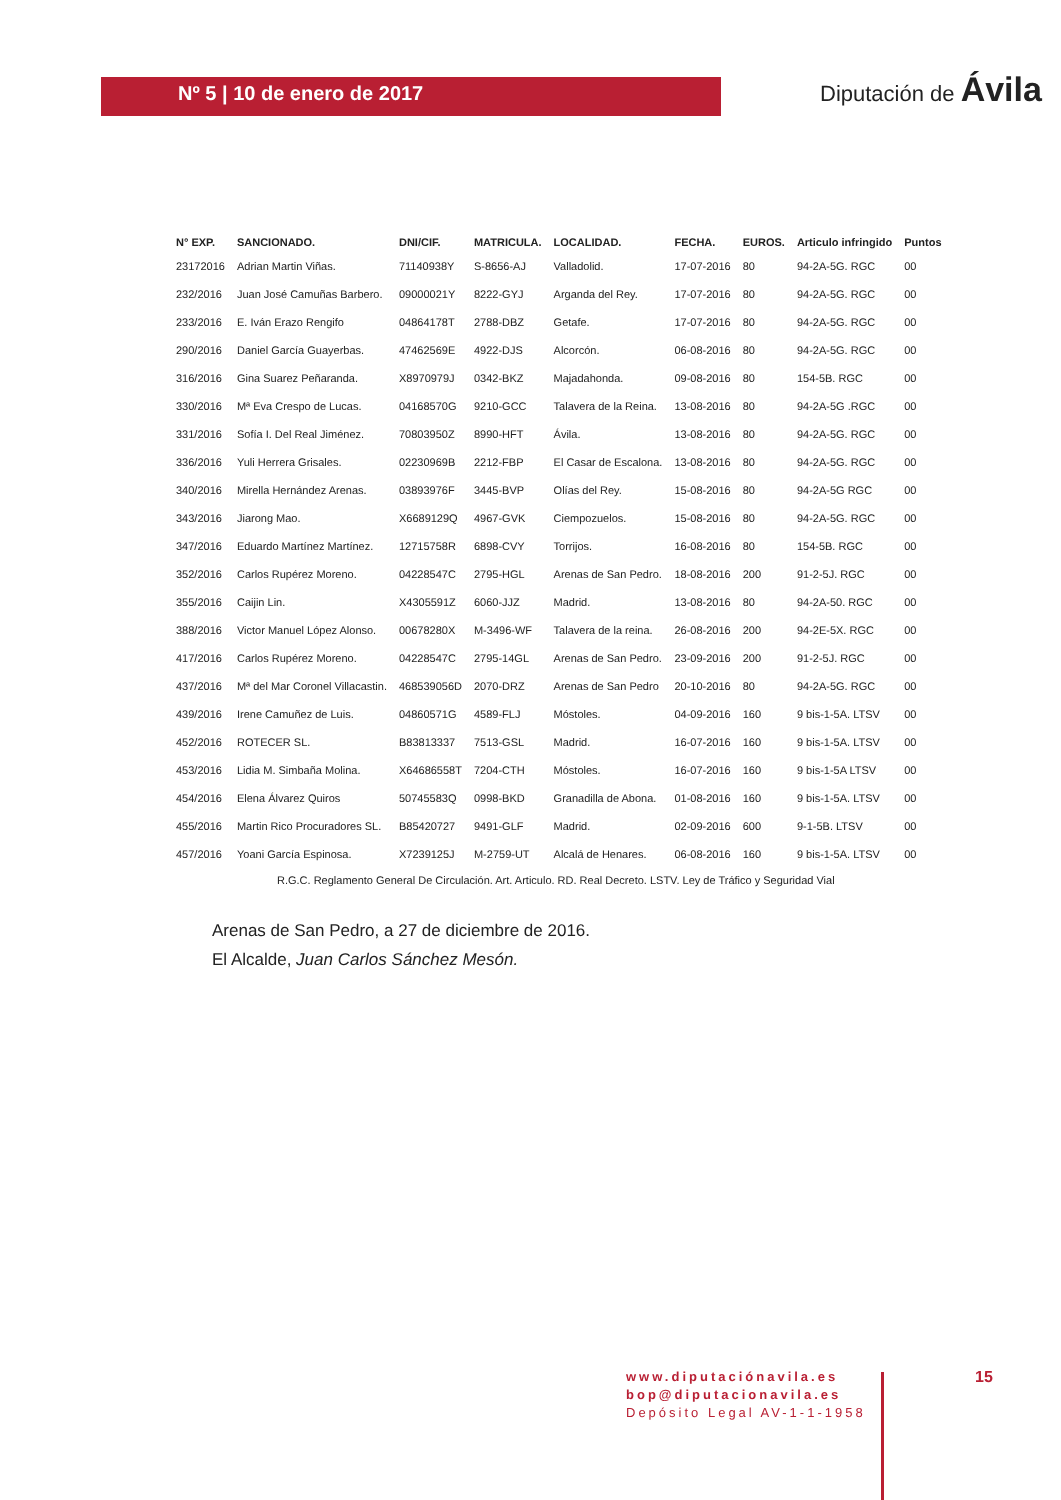Nº 5 | 10 de enero de 2017
Diputación de Ávila
| N° EXP. | SANCIONADO. | DNI/CIF. | MATRICULA. | LOCALIDAD. | FECHA. | EUROS. | Articulo infringido | Puntos |
| --- | --- | --- | --- | --- | --- | --- | --- | --- |
| 23172016 | Adrian Martin Viñas. | 71140938Y | S-8656-AJ | Valladolid. | 17-07-2016 | 80 | 94-2A-5G. RGC | 00 |
| 232/2016 | Juan José Camuñas Barbero. | 09000021Y | 8222-GYJ | Arganda del Rey. | 17-07-2016 | 80 | 94-2A-5G. RGC | 00 |
| 233/2016 | E. Iván Erazo Rengifo | 04864178T | 2788-DBZ | Getafe. | 17-07-2016 | 80 | 94-2A-5G. RGC | 00 |
| 290/2016 | Daniel García Guayerbas. | 47462569E | 4922-DJS | Alcorcón. | 06-08-2016 | 80 | 94-2A-5G. RGC | 00 |
| 316/2016 | Gina Suarez Peñaranda. | X8970979J | 0342-BKZ | Majadahonda. | 09-08-2016 | 80 | 154-5B. RGC | 00 |
| 330/2016 | Mª Eva Crespo de Lucas. | 04168570G | 9210-GCC | Talavera de la Reina. | 13-08-2016 | 80 | 94-2A-5G .RGC | 00 |
| 331/2016 | Sofía I. Del Real Jiménez. | 70803950Z | 8990-HFT | Ávila. | 13-08-2016 | 80 | 94-2A-5G. RGC | 00 |
| 336/2016 | Yuli Herrera Grisales. | 02230969B | 2212-FBP | El Casar de Escalona. | 13-08-2016 | 80 | 94-2A-5G. RGC | 00 |
| 340/2016 | Mirella Hernández Arenas. | 03893976F | 3445-BVP | Olías del Rey. | 15-08-2016 | 80 | 94-2A-5G RGC | 00 |
| 343/2016 | Jiarong Mao. | X6689129Q | 4967-GVK | Ciempozuelos. | 15-08-2016 | 80 | 94-2A-5G. RGC | 00 |
| 347/2016 | Eduardo Martínez Martínez. | 12715758R | 6898-CVY | Torrijos. | 16-08-2016 | 80 | 154-5B. RGC | 00 |
| 352/2016 | Carlos Rupérez Moreno. | 04228547C | 2795-HGL | Arenas de San Pedro. | 18-08-2016 | 200 | 91-2-5J. RGC | 00 |
| 355/2016 | Caijin Lin. | X4305591Z | 6060-JJZ | Madrid. | 13-08-2016 | 80 | 94-2A-50. RGC | 00 |
| 388/2016 | Victor Manuel López Alonso. | 00678280X | M-3496-WF | Talavera de la reina. | 26-08-2016 | 200 | 94-2E-5X. RGC | 00 |
| 417/2016 | Carlos Rupérez Moreno. | 04228547C | 2795-14GL | Arenas de San Pedro. | 23-09-2016 | 200 | 91-2-5J. RGC | 00 |
| 437/2016 | Mª del Mar Coronel Villacastin. | 468539056D | 2070-DRZ | Arenas de San Pedro | 20-10-2016 | 80 | 94-2A-5G. RGC | 00 |
| 439/2016 | Irene Camuñez de Luis. | 04860571G | 4589-FLJ | Móstoles. | 04-09-2016 | 160 | 9 bis-1-5A. LTSV | 00 |
| 452/2016 | ROTECER SL. | B83813337 | 7513-GSL | Madrid. | 16-07-2016 | 160 | 9 bis-1-5A. LTSV | 00 |
| 453/2016 | Lidia M. Simbaña Molina. | X64686558T | 7204-CTH | Móstoles. | 16-07-2016 | 160 | 9 bis-1-5A LTSV | 00 |
| 454/2016 | Elena Álvarez Quiros | 50745583Q | 0998-BKD | Granadilla de Abona. | 01-08-2016 | 160 | 9 bis-1-5A. LTSV | 00 |
| 455/2016 | Martin Rico Procuradores SL. | B85420727 | 9491-GLF | Madrid. | 02-09-2016 | 600 | 9-1-5B. LTSV | 00 |
| 457/2016 | Yoani García Espinosa. | X7239125J | M-2759-UT | Alcalá de Henares. | 06-08-2016 | 160 | 9 bis-1-5A. LTSV | 00 |
R.G.C. Reglamento General De Circulación. Art. Articulo. RD. Real Decreto. LSTV. Ley de Tráfico y Seguridad Vial
Arenas de San Pedro, a 27 de diciembre de 2016.
El Alcalde, Juan Carlos Sánchez Mesón.
www.diputaciónavila.es
bop@diputacionavila.es
Depósito Legal AV-1-1-1958
15